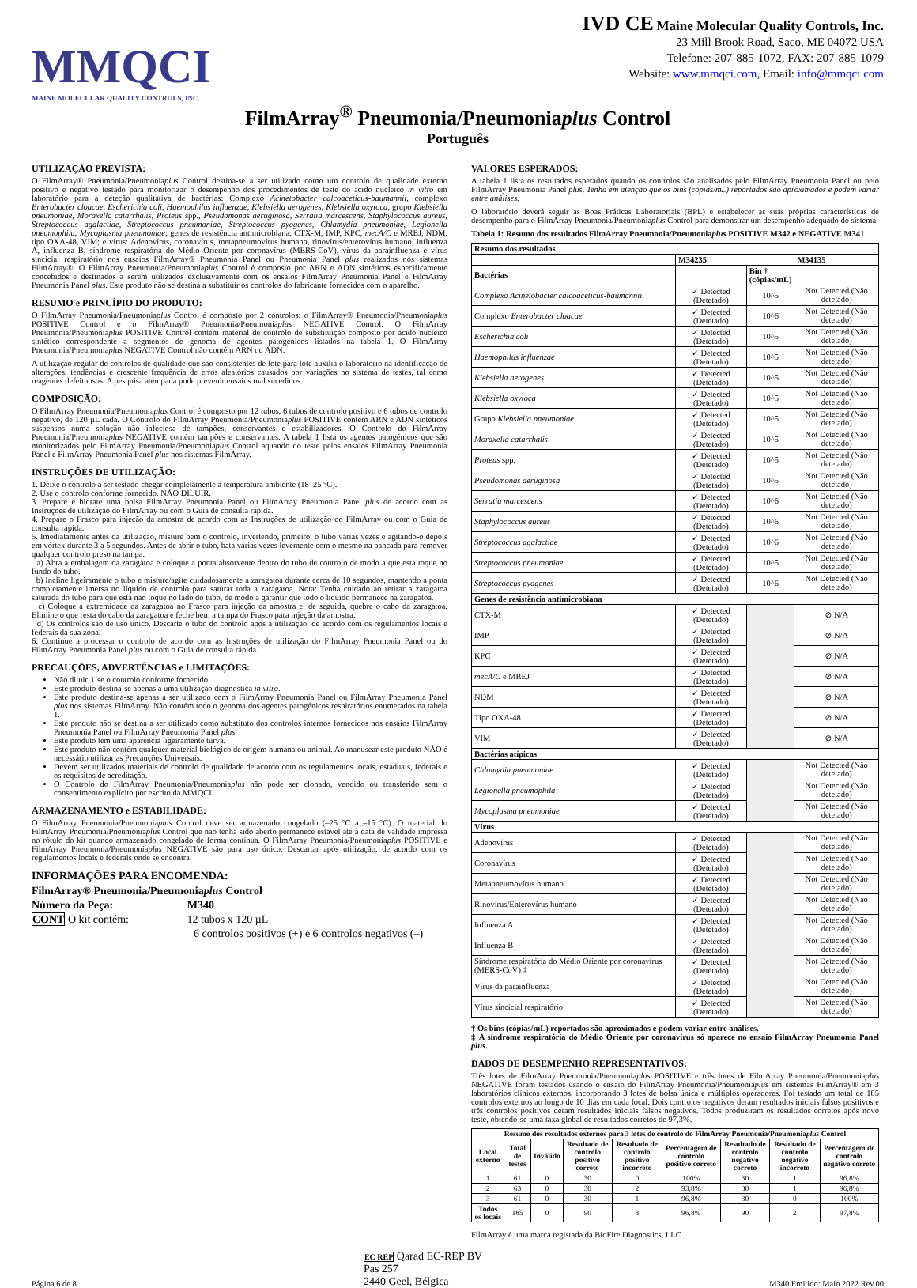MMQCI
MAINE MOLECULAR QUALITY CONTROLS, INC.
IVD CE Maine Molecular Quality Controls, Inc.
23 Mill Brook Road, Saco, ME 04072 USA
Telefone: 207-885-1072, FAX: 207-885-1079
Website: www.mmqci.com, Email: info@mmqci.com
FilmArray<sup>®</sup> Pneumonia/Pneumoniaplus Control
Português
UTILIZAÇÃO PREVISTA:
O FilmArray® Pneumonia/Pneumoniaplus Control destina-se a ser utilizado como um controlo de qualidade externo positivo e negativo testado para monitorizar o desempenho dos procedimentos de teste do ácido nucleico in vitro em laboratório para a deteção qualitativa de bactérias: Complexo Acinetobacter calcoaceticus-baumannii, complexo Enterobacter cloacae, Escherichia coli, Haemophilus influenzae, Klebsiella aerogenes, Klebsiella oxytoca, grupo Klebsiella pneumoniae, Moraxella catarrhalis, Proteus spp., Pseudomonas aeruginosa, Serratia marcescens, Staphylococcus aureus, Streptococcus agalactiae, Streptococcus pneumoniae, Streptococcus pyogenes, Chlamydia pneumoniae, Legionella pneumophila, Mycoplasma pneumoniae; genes de resistência antimicrobiana: CTX-M, IMP, KPC, mecA/C e MREJ, NDM, tipo OXA-48, VIM; e vírus: Adenovírus, coronavírus, metapneumovírus humano, rinovírus/enterovírus humano, influenza A, influenza B, síndrome respiratória do Médio Oriente por coronavírus (MERS-CoV), vírus da parainfluenza e vírus sincicial respiratório nos ensaios FilmArray® Pneumonia Panel ou Pneumonia Panel plus realizados nos sistemas FilmArray®. O FilmArray Pneumonia/Pneumoniaplus Control é composto por ARN e ADN sintéticos especificamente concebidos e destinados a serem utilizados exclusivamente com os ensaios FilmArray Pneumonia Panel e FilmArray Pneumonia Panel plus. Este produto não se destina a substituir os controlos do fabricante fornecidos com o aparelho.
RESUMO e PRINCÍPIO DO PRODUTO:
O FilmArray Pneumonia/Pneumoniaplus Control é composto por 2 controlos: o FilmArray® Pneumonia/Pneumoniaplus POSITIVE Control e o FilmArray® Pneumonia/Pneumoniaplus NEGATIVE Control. O FilmArray Pneumonia/Pneumoniaplus POSITIVE Control contém material de controlo de substituição composto por ácido nucleico sintético correspondente a segmentos de genoma de agentes patogénicos listados na tabela 1. O FilmArray Pneumonia/Pneumoniaplus NEGATIVE Control não contém ARN ou ADN.
A utilização regular de controlos de qualidade que são consistentes de lote para lote auxilia o laboratório na identificação de alterações, tendências e crescente frequência de erros aleatórios causados por variações no sistema de testes, tal como reagentes defeituosos. A pesquisa atempada pode prevenir ensaios mal sucedidos.
COMPOSIÇÃO:
O FilmArray Pneumonia/Pneumoniaplus Control é composto por 12 tubos, 6 tubos de controlo positivo e 6 tubos de controlo negativo, de 120 µL cada. O Controlo do FilmArray Pneumonia/Pneumoniaplus POSITIVE contém ARN e ADN sintéticos suspensos numa solução não infeciosa de tampões, conservantes e estabilizadores. O Controlo do FilmArray Pneumonia/Pneumoniaplus NEGATIVE contém tampões e conservantes. A tabela 1 lista os agentes patogénicos que são monitorizados pelo FilmArray Pneumonia/Pneumoniaplus Control aquando do teste pelos ensaios FilmArray Pneumonia Panel e FilmArray Pneumonia Panel plus nos sistemas FilmArray.
INSTRUÇÕES DE UTILIZAÇÃO:
1. Deixe o controlo a ser testado chegar completamente à temperatura ambiente (18–25 °C).
2. Use o controlo conforme fornecido. NÃO DILUIR.
3. Prepare e hidrate uma bolsa FilmArray Pneumonia Panel ou FilmArray Pneumonia Panel plus de acordo com as Instruções de utilização do FilmArray ou com o Guia de consulta rápida.
4. Prepare o Frasco para injeção da amostra de acordo com as Instruções de utilização do FilmArray ou com o Guia de consulta rápida.
5. Imediatamente antes da utilização, misture bem o controlo, invertendo, primeiro, o tubo várias vezes e agitando-o depois em vórtex durante 3 a 5 segundos. Antes de abrir o tubo, bata várias vezes levemente com o mesmo na bancada para remover qualquer controlo preso na tampa.
a) Abra a embalagem da zaragatoa e coloque a ponta absorvente dentro do tubo de controlo de modo a que esta toque no fundo do tubo.
b) Incline ligeiramente o tubo e misture/agite cuidadosamente a zaragatoa durante cerca de 10 segundos, mantendo a ponta completamente imersa no líquido de controlo para saturar toda a zaragatoa. Nota: Tenha cuidado ao retirar a zaragatoa saturada do tubo para que esta não toque no lado do tubo, de modo a garantir que todo o líquido permanece na zaragatoa.
c) Coloque a extremidade da zaragatoa no Frasco para injeção da amostra e, de seguida, quebre o cabo da zaragatoa. Elimine o que resta do cabo da zaragatoa e feche bem a tampa do Frasco para injeção da amostra.
d) Os controlos são de uso único. Descarte o tubo do controlo após a utilização, de acordo com os regulamentos locais e federais da sua zona.
6. Continue a processar o controlo de acordo com as Instruções de utilização do FilmArray Pneumonia Panel ou do FilmArray Pneumonia Panel plus ou com o Guia de consulta rápida.
PRECAUÇÕES, ADVERTÊNCIAS e LIMITAÇÕES:
Não diluir. Use o controlo conforme fornecido.
Este produto destina-se apenas a uma utilização diagnóstica in vitro.
Este produto destina-se apenas a ser utilizado com o FilmArray Pneumonia Panel ou FilmArray Pneumonia Panel plus nos sistemas FilmArray. Não contém todo o genoma dos agentes patogénicos respiratórios enumerados na tabela 1.
Este produto não se destina a ser utilizado como substituto dos controlos internos fornecidos nos ensaios FilmArray Pneumonia Panel ou FilmArray Pneumonia Panel plus.
Este produto tem uma aparência ligeiramente turva.
Este produto não contém qualquer material biológico de origem humana ou animal. Ao manusear este produto NÃO é necessário utilizar as Precauções Universais.
Devem ser utilizados materiais de controlo de qualidade de acordo com os regulamentos locais, estaduais, federais e os requisitos de acreditação.
O Controlo do FilmArray Pneumonia/Pneumoniaplus não pode ser clonado, vendido ou transferido sem o consentimento explícito por escrito da MMQCI.
ARMAZENAMENTO e ESTABILIDADE:
O FilmArray Pneumonia/Pneumoniaplus Control deve ser armazenado congelado (–25 °C a –15 °C). O material do FilmArray Pneumonia/Pneumoniaplus Control que não tenha sido aberto permanece estável até à data de validade impressa no rótulo do kit quando armazenado congelado de forma contínua. O FilmArray Pneumonia/Pneumoniaplus POSITIVE e FilmArray Pneumonia/Pneumoniaplus NEGATIVE são para uso único. Descartar após utilização, de acordo com os regulamentos locais e federais onde se encontra.
INFORMAÇÕES PARA ENCOMENDA:
FilmArray® Pneumonia/Pneumoniaplus Control
Número da Peça: M340
CONT O kit contém: 12 tubos x 120 µL
6 controlos positivos (+) e 6 controlos negativos (–)
VALORES ESPERADOS:
A tabela 1 lista os resultados esperados quando os controlos são analisados pelo FilmArray Pneumonia Panel ou pelo FilmArray Pneumonia Panel plus. Tenha em atenção que os bins (cópias/mL) reportados são aproximados e podem variar entre análises.
O laboratório deverá seguir as Boas Práticas Laboratoriais (BPL) e estabelecer as suas próprias características de desempenho para o FilmArray Pneumonia/Pneumoniaplus Control para demonstrar um desempenho adequado do sistema.
Tabela 1: Resumo dos resultados FilmArray Pneumonia/Pneumoniaplus POSITIVE M342 e NEGATIVE M341
| Resumo dos resultados | | | |
| --- | --- | --- | --- |
| | M34235 | | M34135 |
| Bactérias | | Bin † (cópias/mL) | |
| Complexo Acinetobacter calcoaceticus-baumannii | ✓ Detected (Detetado) | 10^5 | Not Detected (Não detetado) |
| Complexo Enterobacter cloacae | ✓ Detected (Detetado) | 10^6 | Not Detected (Não detetado) |
| Escherichia coli | ✓ Detected (Detetado) | 10^5 | Not Detected (Não detetado) |
| Haemophilus influenzae | ✓ Detected (Detetado) | 10^5 | Not Detected (Não detetado) |
| Klebsiella aerogenes | ✓ Detected (Detetado) | 10^5 | Not Detected (Não detetado) |
| Klebsiella oxytoca | ✓ Detected (Detetado) | 10^5 | Not Detected (Não detetado) |
| Grupo Klebsiella pneumoniae | ✓ Detected (Detetado) | 10^5 | Not Detected (Não detetado) |
| Moraxella catarrhalis | ✓ Detected (Detetado) | 10^5 | Not Detected (Não detetado) |
| Proteus spp. | ✓ Detected (Detetado) | 10^5 | Not Detected (Não detetado) |
| Pseudomonas aeruginosa | ✓ Detected (Detetado) | 10^5 | Not Detected (Não detetado) |
| Serratia marcescens | ✓ Detected (Detetado) | 10^6 | Not Detected (Não detetado) |
| Staphylococcus aureus | ✓ Detected (Detetado) | 10^6 | Not Detected (Não detetado) |
| Streptococcus agalactiae | ✓ Detected (Detetado) | 10^6 | Not Detected (Não detetado) |
| Streptococcus pneumoniae | ✓ Detected (Detetado) | 10^5 | Not Detected (Não detetado) |
| Streptococcus pyogenes | ✓ Detected (Detetado) | 10^6 | Not Detected (Não detetado) |
| Genes de resistência antimicrobiana | | | |
| CTX-M | ✓ Detected (Detetado) | | ⊘ N/A |
| IMP | ✓ Detected (Detetado) | | ⊘ N/A |
| KPC | ✓ Detected (Detetado) | | ⊘ N/A |
| mecA/C e MREJ | ✓ Detected (Detetado) | | ⊘ N/A |
| NDM | ✓ Detected (Detetado) | | ⊘ N/A |
| Tipo OXA-48 | ✓ Detected (Detetado) | | ⊘ N/A |
| VIM | ✓ Detected (Detetado) | | ⊘ N/A |
| Bactérias atípicas | | | |
| Chlamydia pneumoniae | ✓ Detected (Detetado) | | Not Detected (Não detetado) |
| Legionella pneumophila | ✓ Detected (Detetado) | | Not Detected (Não detetado) |
| Mycoplasma pneumoniae | ✓ Detected (Detetado) | | Not Detected (Não detetado) |
| Vírus | | | |
| Adenovírus | ✓ Detected (Detetado) | | Not Detected (Não detetado) |
| Coronavírus | ✓ Detected (Detetado) | | Not Detected (Não detetado) |
| Metapneumovírus humano | ✓ Detected (Detetado) | | Not Detected (Não detetado) |
| Rinovírus/Enterovírus humano | ✓ Detected (Detetado) | | Not Detected (Não detetado) |
| Influenza A | ✓ Detected (Detetado) | | Not Detected (Não detetado) |
| Influenza B | ✓ Detected (Detetado) | | Not Detected (Não detetado) |
| Síndrome respiratória do Médio Oriente por coronavírus (MERS-CoV) ‡ | ✓ Detected (Detetado) | | Not Detected (Não detetado) |
| Vírus da parainfluenza | ✓ Detected (Detetado) | | Not Detected (Não detetado) |
| Vírus sincicial respiratório | ✓ Detected (Detetado) | | Not Detected (Não detetado) |
† Os bins (cópias/mL) reportados são aproximados e podem variar entre análises.
‡ A síndrome respiratória do Médio Oriente por coronavírus só aparece no ensaio FilmArray Pneumonia Panel plus.
DADOS DE DESEMPENHO REPRESENTATIVOS:
Três lotes de FilmArray Pneumonia/Pneumoniaplus POSITIVE e três lotes de FilmArray Pneumonia/Pneumoniaplus NEGATIVE foram testados usando o ensaio do FilmArray Pneumonia/Pneumoniaplus em sistemas FilmArray® em 3 laboratórios clínicos externos, incorporando 3 lotes de bolsa única e múltiplos operadores. Foi testado um total de 185 controlos externos ao longo de 10 dias em cada local. Dois controlos negativos deram resultados iniciais falsos positivos e três controlos positivos deram resultados iniciais falsos negativos. Todos produziram os resultados corretos após novo teste, obtendo-se uma taxa global de resultados corretos de 97,3%.
| Resumo dos resultados externos para 3 lotes de controlo do FilmArray Pneumonia/Pneumonia plus Control | | | | | | | | |
| --- | --- | --- | --- | --- | --- | --- | --- | --- |
| Local externo | Total de testes | Inválido | Resultado de controlo positivo correto | Resultado de controlo positivo incorreto | Percentagem de controlo positivo correto | Resultado de controlo negativo correto | Resultado de controlo negativo incorreto | Percentagem de controlo negativo correto |
| 1 | 61 | 0 | 30 | 0 | 100% | 30 | 1 | 96,8% |
| 2 | 63 | 0 | 30 | 2 | 93,8% | 30 | 1 | 96,8% |
| 3 | 61 | 0 | 30 | 1 | 96,8% | 30 | 0 | 100% |
| Todos os locais | 185 | 0 | 90 | 3 | 96,8% | 90 | 2 | 97,8% |
FilmArray é uma marca registada da BioFire Diagnostics, LLC
Página 6 de 8 EC REP Qarad EC-REP BV
Pas 257
2440 Geel, Bélgica M340 Emitido: Maio 2022 Rev.00